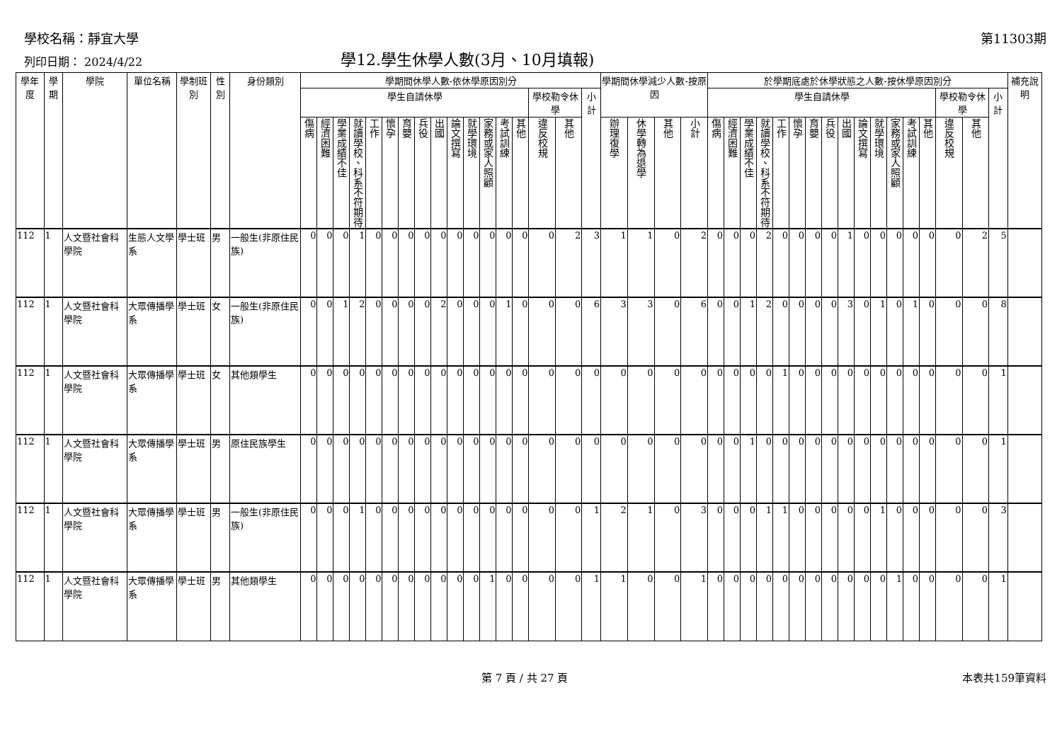學校名稱：靜宜大學 第11303期
列印日期： 2024/4/22 學12.學生休學人數(3月、10月填報)
| 學年度 | 學期 | 學院 | 單位名稱 | 學制班別 | 性別 | 身份類別 | 學期間休學人數-依休學原因別分 | | | | | | | | | | | | | | | | | 學期間休學減少人數-按原因 | | | | 於學期底處於休學狀態之人數-按休學原因別分 | | | | | | | | | | | | | | | | | 補充說明 |
| --- | --- | --- | --- | --- | --- | --- | --- | --- | --- | --- | --- | --- | --- | --- | --- | --- | --- | --- | --- | --- | --- | --- | --- | --- | --- | --- | --- | --- | --- | --- | --- | --- | --- | --- | --- | --- | --- | --- | --- | --- | --- | --- | --- | --- | --- |
| | | | | | | | 學生自請休學 | | | | | | | | | | | | | | 學校勒令休學 | | 小計 | | | | | 學生自請休學 | | | | | | | | | | | | | | 學校勒令休學 | | 小計 | |
| | | | | | | | 傷病 | 經濟困難 | 學業成績不佳 | 就讀學校、科系不符期待 | 工作 | 懷孕 | 育嬰 | 兵役 | 出國 | 論文撰寫 | 就學環境 | 家務或家人照顧 | 考試訓練 | 其他 | 違反校規 | 其他 | | 辦理復學 | 休學轉為退學 | 其他 | 小計 | 傷病 | 經濟困難 | 學業成績不佳 | 就讀學校、科系不符期待 | 工作 | 懷孕 | 育嬰 | 兵役 | 出國 | 論文撰寫 | 就學環境 | 家務或家人照顧 | 考試訓練 | 其他 | 違反校規 | 其他 | | |
| 112 | 1 | 人文暨社會科學院 | 生態人文學系 | 學士班 | 男 | 一般生(非原住民族) | 0 | 0 | 0 | 1 | 0 | 0 | 0 | 0 | 0 | 0 | 0 | 0 | 0 | 0 | 0 | 2 | 3 | 1 | 1 | 0 | 2 | 0 | 0 | 0 | 2 | 0 | 0 | 0 | 0 | 1 | 0 | 0 | 0 | 0 | 0 | 0 | 2 | 5 | |
| 112 | 1 | 人文暨社會科學院 | 大眾傳播學系 | 學士班 | 女 | 一般生(非原住民族) | 0 | 0 | 1 | 2 | 0 | 0 | 0 | 0 | 2 | 0 | 0 | 0 | 1 | 0 | 0 | 0 | 6 | 3 | 3 | 0 | 6 | 0 | 0 | 1 | 2 | 0 | 0 | 0 | 0 | 3 | 0 | 1 | 0 | 1 | 0 | 0 | 0 | 8 | |
| 112 | 1 | 人文暨社會科學院 | 大眾傳播學系 | 學士班 | 女 | 其他類學生 | 0 | 0 | 0 | 0 | 0 | 0 | 0 | 0 | 0 | 0 | 0 | 0 | 0 | 0 | 0 | 0 | 0 | 0 | 0 | 0 | 0 | 0 | 0 | 0 | 0 | 1 | 0 | 0 | 0 | 0 | 0 | 0 | 0 | 0 | 0 | 0 | 0 | 1 | |
| 112 | 1 | 人文暨社會科學院 | 大眾傳播學系 | 學士班 | 男 | 原住民族學生 | 0 | 0 | 0 | 0 | 0 | 0 | 0 | 0 | 0 | 0 | 0 | 0 | 0 | 0 | 0 | 0 | 0 | 0 | 0 | 0 | 0 | 0 | 0 | 1 | 0 | 0 | 0 | 0 | 0 | 0 | 0 | 0 | 0 | 0 | 0 | 0 | 0 | 1 | |
| 112 | 1 | 人文暨社會科學院 | 大眾傳播學系 | 學士班 | 男 | 一般生(非原住民族) | 0 | 0 | 0 | 1 | 0 | 0 | 0 | 0 | 0 | 0 | 0 | 0 | 0 | 0 | 0 | 0 | 1 | 2 | 1 | 0 | 3 | 0 | 0 | 0 | 1 | 1 | 0 | 0 | 0 | 0 | 0 | 1 | 0 | 0 | 0 | 0 | 0 | 3 | |
| 112 | 1 | 人文暨社會科學院 | 大眾傳播學系 | 學士班 | 男 | 其他類學生 | 0 | 0 | 0 | 0 | 0 | 0 | 0 | 0 | 0 | 0 | 0 | 1 | 0 | 0 | 0 | 0 | 1 | 1 | 0 | 0 | 1 | 0 | 0 | 0 | 0 | 0 | 0 | 0 | 0 | 0 | 0 | 0 | 1 | 0 | 0 | 0 | 0 | 1 | |
第 7 頁 / 共 27 頁 本表共159筆資料